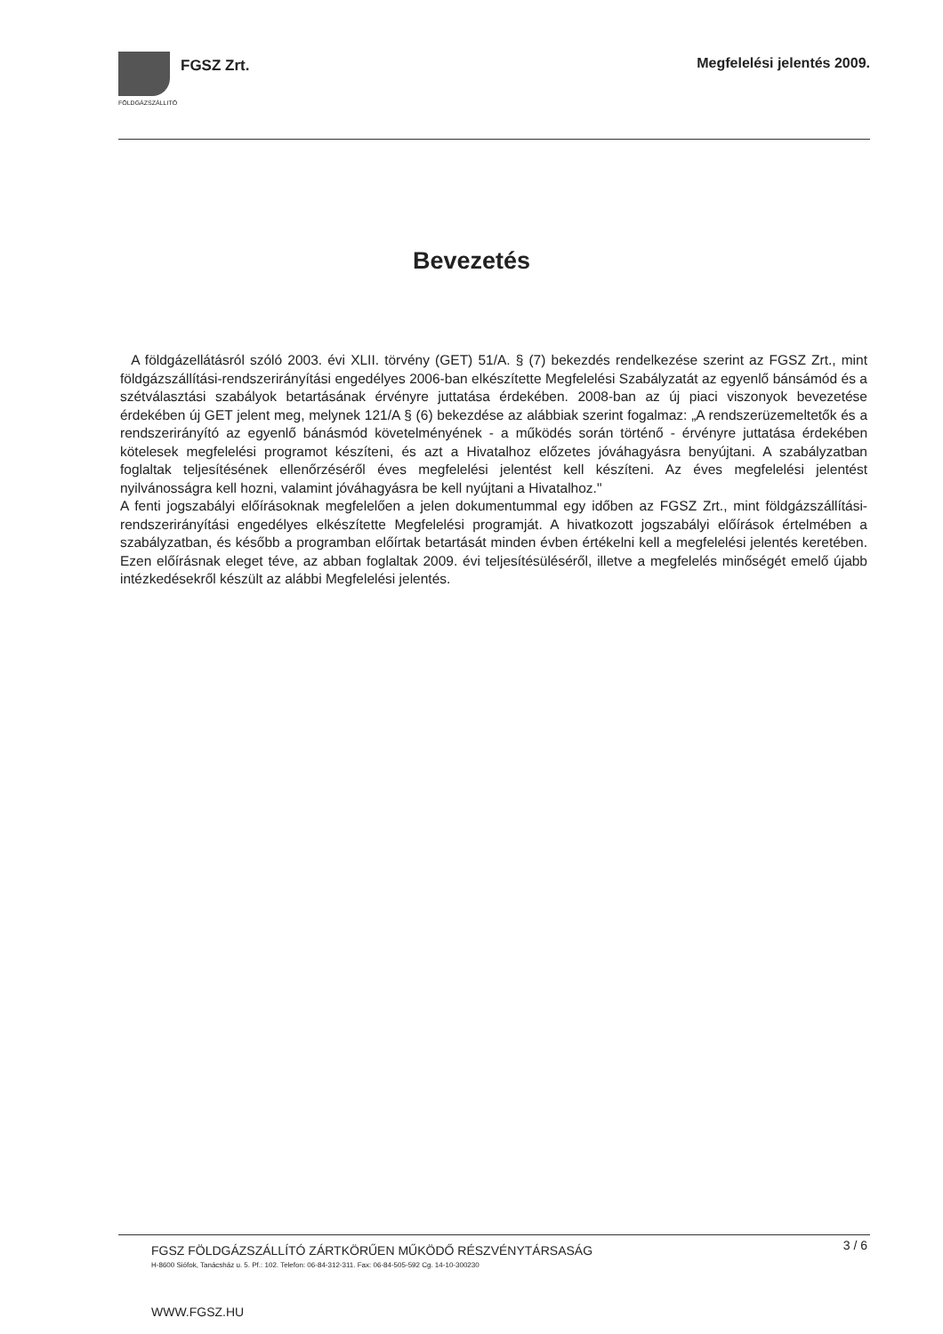FGSZ Zrt. Megfelelési jelentés 2009.
FÖLDGÁZSZÁLLITÓ
Bevezetés
A földgázellátásról szóló 2003. évi XLII. törvény (GET) 51/A. § (7) bekezdés rendelkezése szerint az FGSZ Zrt., mint földgázszállítási-rendszerirányítási engedélyes 2006-ban elkészítette Megfelelési Szabályzatát az egyenlő bánsámód és a szétválasztási szabályok betartásának érvényre juttatása érdekében. 2008-ban az új piaci viszonyok bevezetése érdekében új GET jelent meg, melynek 121/A § (6) bekezdése az alábbiak szerint fogalmaz: „A rendszerüzemeltetők és a rendszerirányító az egyenlő bánásmód követelményének - a működés során történő - érvényre juttatása érdekében kötelesek megfelelési programot készíteni, és azt a Hivatalhoz előzetes jóváhagyásra benyújtani. A szabályzatban foglaltak teljesítésének ellenőrzéséről éves megfelelési jelentést kell készíteni. Az éves megfelelési jelentést nyilvánosságra kell hozni, valamint jóváhagyásra be kell nyújtani a Hivatalhoz."
A fenti jogszabályi előírásoknak megfelelően a jelen dokumentummal egy időben az FGSZ Zrt., mint földgázszállítási-rendszerirányítási engedélyes elkészítette Megfelelési programját. A hivatkozott jogszabályi előírások értelmében a szabályzatban, és később a programban előírtak betartását minden évben értékelni kell a megfelelési jelentés keretében. Ezen előírásnak eleget téve, az abban foglaltak 2009. évi teljesítésüléséről, illetve a megfelelés minőségét emelő újabb intézkedésekről készült az alábbi Megfelelési jelentés.
3 / 6
FGSZ FÖLDGÁZSZÁLLÍTÓ ZÁRTKÖRŰEN MŰKÖDŐ RÉSZVÉNYTÁRSASÁG
H-8600 Siófok, Tanácsház u. 5. Pf.: 102. Telefon: 06-84-312-311. Fax: 06-84-505-592 Cg. 14-10-300230
WWW.FGSZ.HU